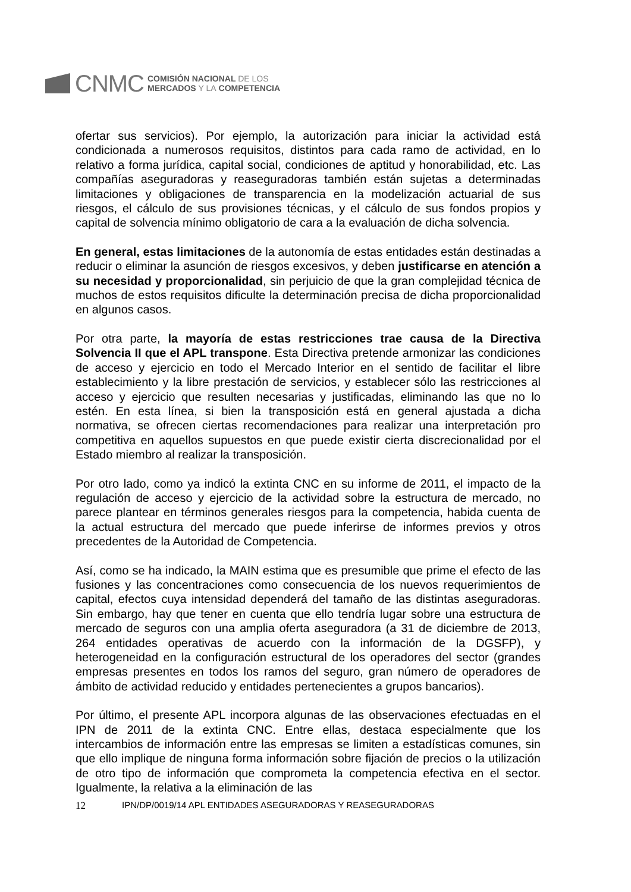CNMC
COMISIÓN NACIONAL DE LOS
MERCADOS Y LA COMPETENCIA
ofertar sus servicios). Por ejemplo, la autorización para iniciar la actividad está condicionada a numerosos requisitos, distintos para cada ramo de actividad, en lo relativo a forma jurídica, capital social, condiciones de aptitud y honorabilidad, etc. Las compañías aseguradoras y reaseguradoras también están sujetas a determinadas limitaciones y obligaciones de transparencia en la modelización actuarial de sus riesgos, el cálculo de sus provisiones técnicas, y el cálculo de sus fondos propios y capital de solvencia mínimo obligatorio de cara a la evaluación de dicha solvencia.
En general, estas limitaciones de la autonomía de estas entidades están destinadas a reducir o eliminar la asunción de riesgos excesivos, y deben justificarse en atención a su necesidad y proporcionalidad, sin perjuicio de que la gran complejidad técnica de muchos de estos requisitos dificulte la determinación precisa de dicha proporcionalidad en algunos casos.
Por otra parte, la mayoría de estas restricciones trae causa de la Directiva Solvencia II que el APL transpone. Esta Directiva pretende armonizar las condiciones de acceso y ejercicio en todo el Mercado Interior en el sentido de facilitar el libre establecimiento y la libre prestación de servicios, y establecer sólo las restricciones al acceso y ejercicio que resulten necesarias y justificadas, eliminando las que no lo estén. En esta línea, si bien la transposición está en general ajustada a dicha normativa, se ofrecen ciertas recomendaciones para realizar una interpretación pro competitiva en aquellos supuestos en que puede existir cierta discrecionalidad por el Estado miembro al realizar la transposición.
Por otro lado, como ya indicó la extinta CNC en su informe de 2011, el impacto de la regulación de acceso y ejercicio de la actividad sobre la estructura de mercado, no parece plantear en términos generales riesgos para la competencia, habida cuenta de la actual estructura del mercado que puede inferirse de informes previos y otros precedentes de la Autoridad de Competencia.
Así, como se ha indicado, la MAIN estima que es presumible que prime el efecto de las fusiones y las concentraciones como consecuencia de los nuevos requerimientos de capital, efectos cuya intensidad dependerá del tamaño de las distintas aseguradoras. Sin embargo, hay que tener en cuenta que ello tendría lugar sobre una estructura de mercado de seguros con una amplia oferta aseguradora (a 31 de diciembre de 2013, 264 entidades operativas de acuerdo con la información de la DGSFP), y heterogeneidad en la configuración estructural de los operadores del sector (grandes empresas presentes en todos los ramos del seguro, gran número de operadores de ámbito de actividad reducido y entidades pertenecientes a grupos bancarios).
Por último, el presente APL incorpora algunas de las observaciones efectuadas en el IPN de 2011 de la extinta CNC. Entre ellas, destaca especialmente que los intercambios de información entre las empresas se limiten a estadísticas comunes, sin que ello implique de ninguna forma información sobre fijación de precios o la utilización de otro tipo de información que comprometa la competencia efectiva en el sector. Igualmente, la relativa a la eliminación de las
12 IPN/DP/0019/14 APL ENTIDADES ASEGURADORAS Y REASEGURADORAS